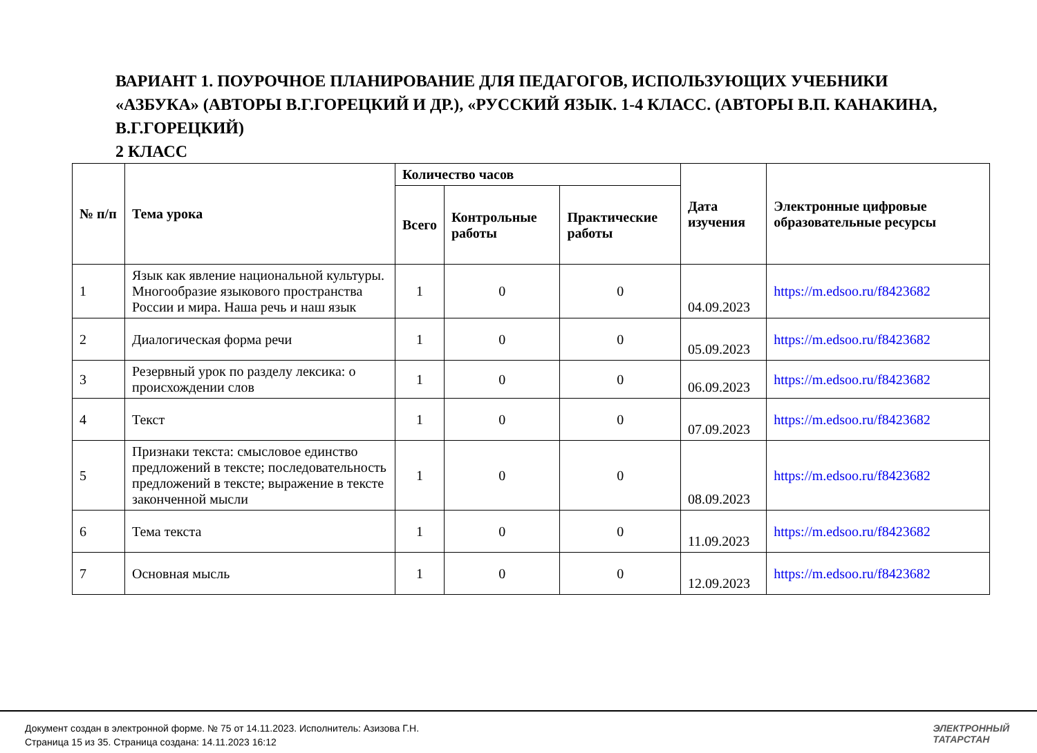ВАРИАНТ 1. ПОУРОЧНОЕ ПЛАНИРОВАНИЕ ДЛЯ ПЕДАГОГОВ, ИСПОЛЬЗУЮЩИХ УЧЕБНИКИ «АЗБУКА» (АВТОРЫ В.Г.ГОРЕЦКИЙ И ДР.), «РУССКИЙ ЯЗЫК. 1-4 КЛАСС. (АВТОРЫ В.П. КАНАКИНА, В.Г.ГОРЕЦКИЙ)
2 КЛАСС
| № п/п | Тема урока | Количество часов | | | Дата изучения | Электронные цифровые образовательные ресурсы |
| --- | --- | --- | --- | --- | --- | --- |
| | | Всего | Контрольные работы | Практические работы | | |
| 1 | Язык как явление национальной культуры. Многообразие языкового пространства России и мира. Наша речь и наш язык | 1 | 0 | 0 | 04.09.2023 | https://m.edsoo.ru/f8423682 |
| 2 | Диалогическая форма речи | 1 | 0 | 0 | 05.09.2023 | https://m.edsoo.ru/f8423682 |
| 3 | Резервный урок по разделу лексика: о происхождении слов | 1 | 0 | 0 | 06.09.2023 | https://m.edsoo.ru/f8423682 |
| 4 | Текст | 1 | 0 | 0 | 07.09.2023 | https://m.edsoo.ru/f8423682 |
| 5 | Признаки текста: смысловое единство предложений в тексте; последовательность предложений в тексте; выражение в тексте законченной мысли | 1 | 0 | 0 | 08.09.2023 | https://m.edsoo.ru/f8423682 |
| 6 | Тема текста | 1 | 0 | 0 | 11.09.2023 | https://m.edsoo.ru/f8423682 |
| 7 | Основная мысль | 1 | 0 | 0 | 12.09.2023 | https://m.edsoo.ru/f8423682 |
Документ создан в электронной форме. № 75 от 14.11.2023. Исполнитель: Азизова Г.Н.
Страница 15 из 35. Страница создана: 14.11.2023 16:12
ЭЛЕКТРОННЫЙ
ТАТАРСТАН